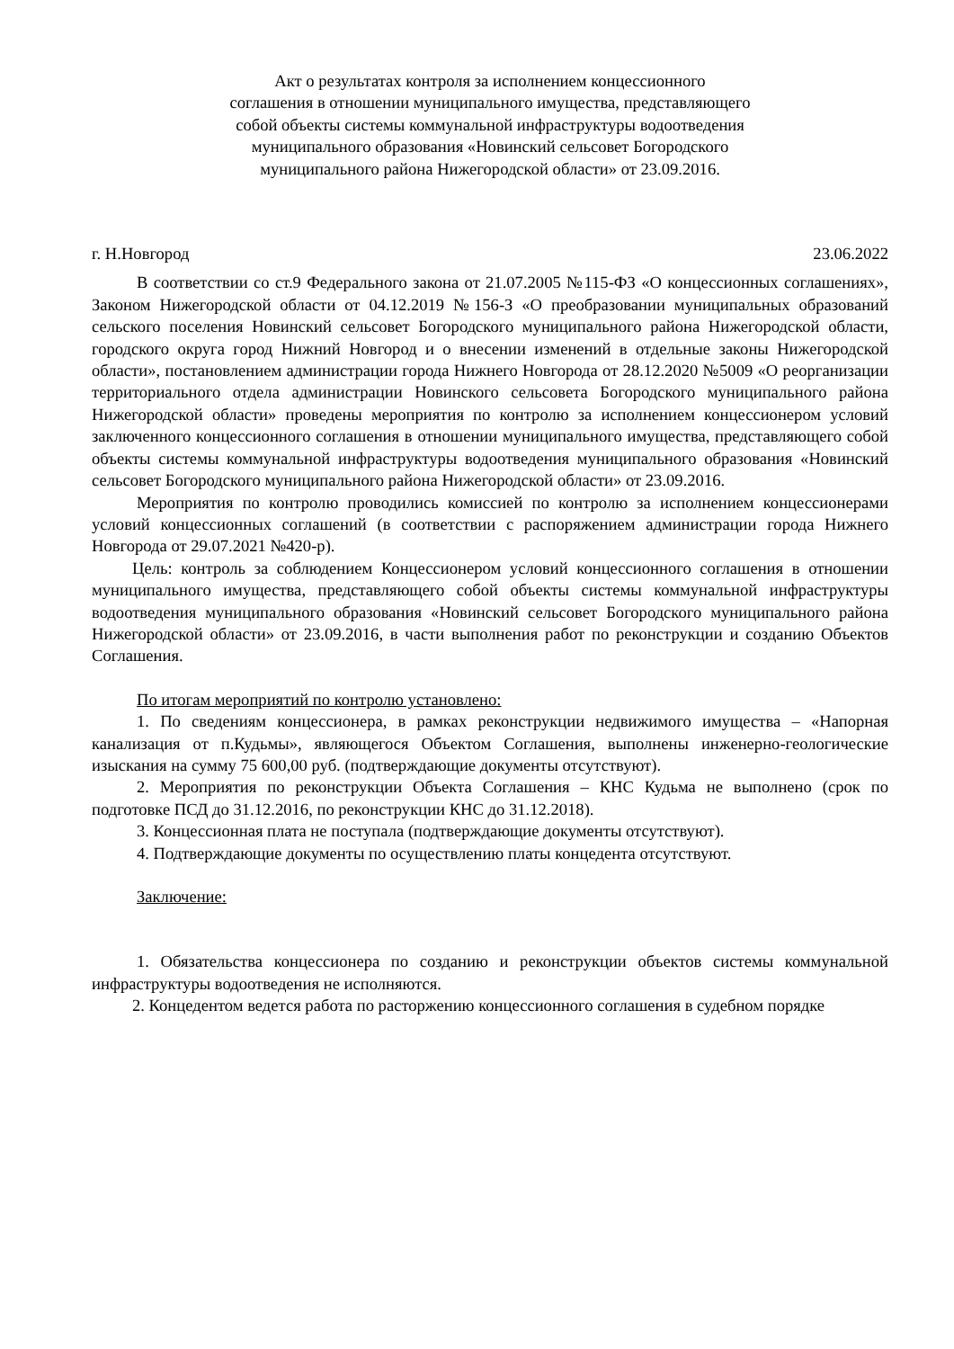Акт о результатах контроля за исполнением концессионного
соглашения в отношении муниципального имущества, представляющего
собой объекты системы коммунальной инфраструктуры водоотведения
муниципального образования «Новинский сельсовет Богородского
муниципального района Нижегородской области» от 23.09.2016.
г. Н.Новгород 23.06.2022
В соответствии со ст.9 Федерального закона от 21.07.2005 №115-ФЗ «О концессионных соглашениях», Законом Нижегородской области от 04.12.2019 №156-З «О преобразовании муниципальных образований сельского поселения Новинский сельсовет Богородского муниципального района Нижегородской области, городского округа город Нижний Новгород и о внесении изменений в отдельные законы Нижегородской области», постановлением администрации города Нижнего Новгорода от 28.12.2020 №5009 «О реорганизации территориального отдела администрации Новинского сельсовета Богородского муниципального района Нижегородской области» проведены мероприятия по контролю за исполнением концессионером условий заключенного концессионного соглашения в отношении муниципального имущества, представляющего собой объекты системы коммунальной инфраструктуры водоотведения муниципального образования «Новинский сельсовет Богородского муниципального района Нижегородской области» от 23.09.2016.
Мероприятия по контролю проводились комиссией по контролю за исполнением концессионерами условий концессионных соглашений (в соответствии с распоряжением администрации города Нижнего Новгорода от 29.07.2021 №420-р).
Цель: контроль за соблюдением Концессионером условий концессионного соглашения в отношении муниципального имущества, представляющего собой объекты системы коммунальной инфраструктуры водоотведения муниципального образования «Новинский сельсовет Богородского муниципального района Нижегородской области» от 23.09.2016, в части выполнения работ по реконструкции и созданию Объектов Соглашения.
По итогам мероприятий по контролю установлено:
1. По сведениям концессионера, в рамках реконструкции недвижимого имущества – «Напорная канализация от п.Кудьмы», являющегося Объектом Соглашения, выполнены инженерно-геологические изыскания на сумму 75 600,00 руб. (подтверждающие документы отсутствуют).
2. Мероприятия по реконструкции Объекта Соглашения – КНС Кудьма не выполнено (срок по подготовке ПСД до 31.12.2016, по реконструкции КНС до 31.12.2018).
3. Концессионная плата не поступала (подтверждающие документы отсутствуют).
4. Подтверждающие документы по осуществлению платы концедента отсутствуют.
Заключение:
1. Обязательства концессионера по созданию и реконструкции объектов системы коммунальной инфраструктуры водоотведения не исполняются.
2. Концедентом ведется работа по расторжению концессионного соглашения в судебном порядке